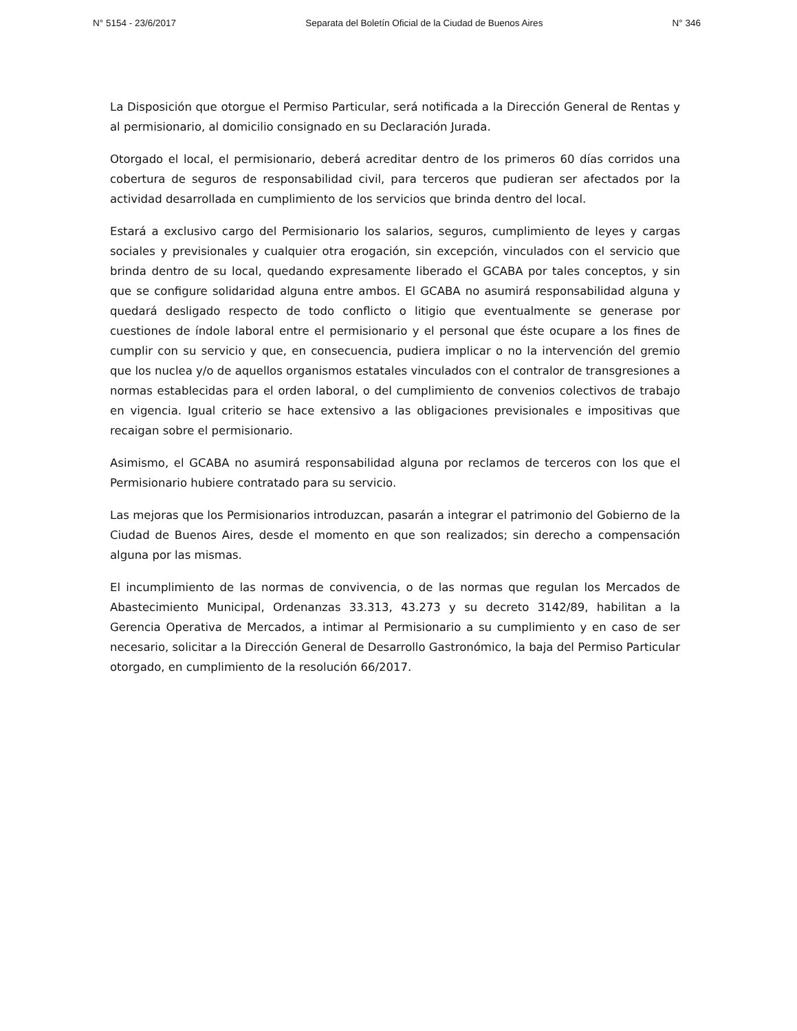N° 5154 - 23/6/2017 Separata del Boletín Oficial de la Ciudad de Buenos Aires N° 346
La Disposición que otorgue el Permiso Particular, será notificada a la Dirección General de Rentas y al permisionario, al domicilio consignado en su Declaración Jurada.
Otorgado el local, el permisionario, deberá acreditar dentro de los primeros 60 días corridos una cobertura de seguros de responsabilidad civil, para terceros que pudieran ser afectados por la actividad desarrollada en cumplimiento de los servicios que brinda dentro del local.
Estará a exclusivo cargo del Permisionario los salarios, seguros, cumplimiento de leyes y cargas sociales y previsionales y cualquier otra erogación, sin excepción, vinculados con el servicio que brinda dentro de su local, quedando expresamente liberado el GCABA por tales conceptos, y sin que se configure solidaridad alguna entre ambos. El GCABA no asumirá responsabilidad alguna y quedará desligado respecto de todo conflicto o litigio que eventualmente se generase por cuestiones de índole laboral entre el permisionario y el personal que éste ocupare a los fines de cumplir con su servicio y que, en consecuencia, pudiera implicar o no la intervención del gremio que los nuclea y/o de aquellos organismos estatales vinculados con el contralor de transgresiones a normas establecidas para el orden laboral, o del cumplimiento de convenios colectivos de trabajo en vigencia. Igual criterio se hace extensivo a las obligaciones previsionales e impositivas que recaigan sobre el permisionario.
Asimismo, el GCABA no asumirá responsabilidad alguna por reclamos de terceros con los que el Permisionario hubiere contratado para su servicio.
Las mejoras que los Permisionarios introduzcan, pasarán a integrar el patrimonio del Gobierno de la Ciudad de Buenos Aires, desde el momento en que son realizados; sin derecho a compensación alguna por las mismas.
El incumplimiento de las normas de convivencia, o de las normas que regulan los Mercados de Abastecimiento Municipal, Ordenanzas 33.313, 43.273 y su decreto 3142/89, habilitan a la Gerencia Operativa de Mercados, a intimar al Permisionario a su cumplimiento y en caso de ser necesario, solicitar a la Dirección General de Desarrollo Gastronómico, la baja del Permiso Particular otorgado, en cumplimiento de la resolución 66/2017.